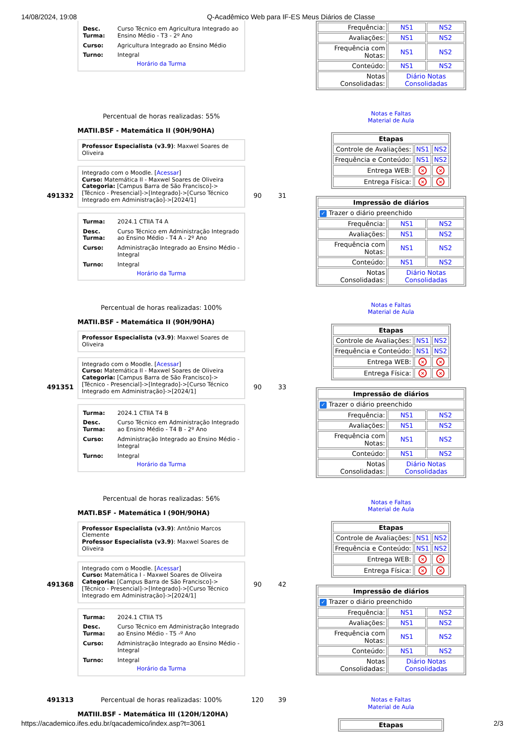14/08/2024, 19:08 Q-Acadêmico Web para IF-ES Meus Diários de Classe
| Desc. Turma: | Curso Técnico em Agricultura Integrado ao Ensino Médio - T3 - 2º Ano |
| Curso: | Agricultura Integrado ao Ensino Médio |
| Turno: | Integral |
Horário da Turma
| Frequência: | NS1 | NS2 |
| Avaliações: | NS1 | NS2 |
| Frequência com Notas: | NS1 | NS2 |
| Conteúdo: | NS1 | NS2 |
| Notas Consolidadas: | Diário Notas Consolidadas | |
491332
Percentual de horas realizadas: 55%
MATII.BSF - Matemática II (90H/90HA)
Professor Especialista (v3.9): Maxwel Soares de Oliveira
Integrado com o Moodle. [Acessar]
Curso: Matemática II - Maxwel Soares de Oliveira
Categoria: [Campus Barra de São Francisco]->[Técnico - Presencial]->[Integrado]->[Curso Técnico Integrado em Administração]->[2024/1]
| Turma: | 2024.1 CTIIA T4 A |
| Desc. Turma: | Curso Técnico em Administração Integrado ao Ensino Médio - T4 A - 2º Ano |
| Curso: | Administração Integrado ao Ensino Médio - Integral |
| Turno: | Integral |
Horário da Turma
90 31
Notas e Faltas
Material de Aula
| Etapas | | |
| --- | --- | --- |
| Controle de Avaliações: | NS1 | NS2 |
| Frequência e Conteúdo: | NS1 | NS2 |
| Entrega WEB: | × | × |
| Entrega Física: | × | × |
| Impressão de diários | | |
| --- | --- | --- |
| ✓ Trazer o diário preenchido | | |
| Frequência: | NS1 | NS2 |
| Avaliações: | NS1 | NS2 |
| Frequência com Notas: | NS1 | NS2 |
| Conteúdo: | NS1 | NS2 |
| Notas Consolidadas: | Diário Notas Consolidadas | |
491351
Percentual de horas realizadas: 100%
MATII.BSF - Matemática II (90H/90HA)
Professor Especialista (v3.9): Maxwel Soares de Oliveira
Integrado com o Moodle. [Acessar]
Curso: Matemática II - Maxwel Soares de Oliveira
Categoria: [Campus Barra de São Francisco]->[Técnico - Presencial]->[Integrado]->[Curso Técnico Integrado em Administração]->[2024/1]
| Turma: | 2024.1 CTIIA T4 B |
| Desc. Turma: | Curso Técnico em Administração Integrado ao Ensino Médio - T4 B - 2º Ano |
| Curso: | Administração Integrado ao Ensino Médio - Integral |
| Turno: | Integral |
Horário da Turma
90 33
Notas e Faltas
Material de Aula
| Etapas | | |
| --- | --- | --- |
| Controle de Avaliações: | NS1 | NS2 |
| Frequência e Conteúdo: | NS1 | NS2 |
| Entrega WEB: | × | × |
| Entrega Física: | × | × |
| Impressão de diários | | |
| --- | --- | --- |
| ✓ Trazer o diário preenchido | | |
| Frequência: | NS1 | NS2 |
| Avaliações: | NS1 | NS2 |
| Frequência com Notas: | NS1 | NS2 |
| Conteúdo: | NS1 | NS2 |
| Notas Consolidadas: | Diário Notas Consolidadas | |
491368
Percentual de horas realizadas: 56%
MATI.BSF - Matemática I (90H/90HA)
Professor Especialista (v3.9): Antônio Marcos Clemente
Professor Especialista (v3.9): Maxwel Soares de Oliveira
Integrado com o Moodle. [Acessar]
Curso: Matemática I - Maxwel Soares de Oliveira
Categoria: [Campus Barra de São Francisco]->[Técnico - Presencial]->[Integrado]->[Curso Técnico Integrado em Administração]->[2024/1]
| Turma: | 2024.1 CTIIA T5 |
| Desc. Turma: | Curso Técnico em Administração Integrado ao Ensino Médio - T5 -º Ano |
| Curso: | Administração Integrado ao Ensino Médio - Integral |
| Turno: | Integral |
Horário da Turma
90 42
Notas e Faltas
Material de Aula
| Etapas | | |
| --- | --- | --- |
| Controle de Avaliações: | NS1 | NS2 |
| Frequência e Conteúdo: | NS1 | NS2 |
| Entrega WEB: | × | × |
| Entrega Física: | × | × |
| Impressão de diários | | |
| --- | --- | --- |
| ✓ Trazer o diário preenchido | | |
| Frequência: | NS1 | NS2 |
| Avaliações: | NS1 | NS2 |
| Frequência com Notas: | NS1 | NS2 |
| Conteúdo: | NS1 | NS2 |
| Notas Consolidadas: | Diário Notas Consolidadas | |
491313 Percentual de horas realizadas: 100%
MATIII.BSF - Matemática III (120H/120HA)
120 39
Notas e Faltas
Material de Aula
| Etapas |
| --- |
https://academico.ifes.edu.br/qacademico/index.asp?t=3061 2/3